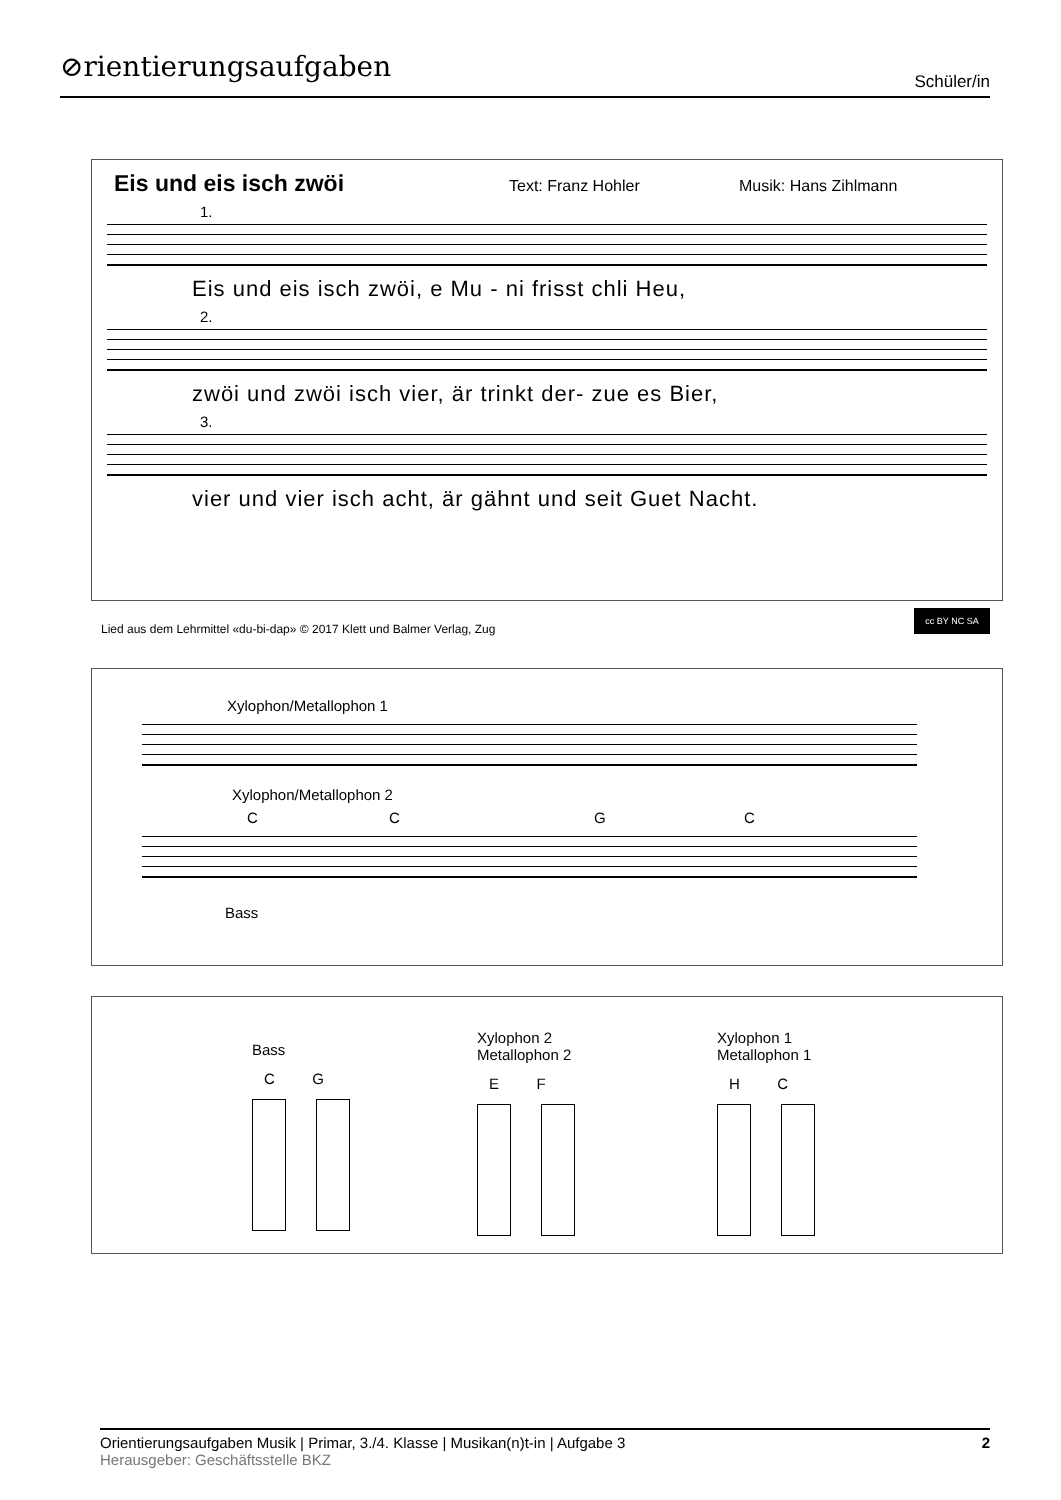⊘rientierungsaufgaben Schüler/in
Eis und eis isch zwöi Text: Franz Hohler Musik: Hans Zihlmann
1.
Eis und eis isch zwöi, e Mu - ni frisst chli Heu,
2.
zwöi und zwöi isch vier, är trinkt der- zue es Bier,
3.
vier und vier isch acht, är gähnt und seit Guet Nacht.
Lied aus dem Lehrmittel «du-bi-dap» © 2017 Klett und Balmer Verlag, Zug
cc BY NC SA
Xylophon/Metallophon 1
Xylophon/Metallophon 2
CCGC
Bass
Bass
C G
Xylophon 2
Metallophon 2
E F
Xylophon 1
Metallophon 1
H C
Orientierungsaufgaben Musik | Primar, 3./4. Klasse | Musikan(n)t-in | Aufgabe 3 2
Herausgeber: Geschäftsstelle BKZ